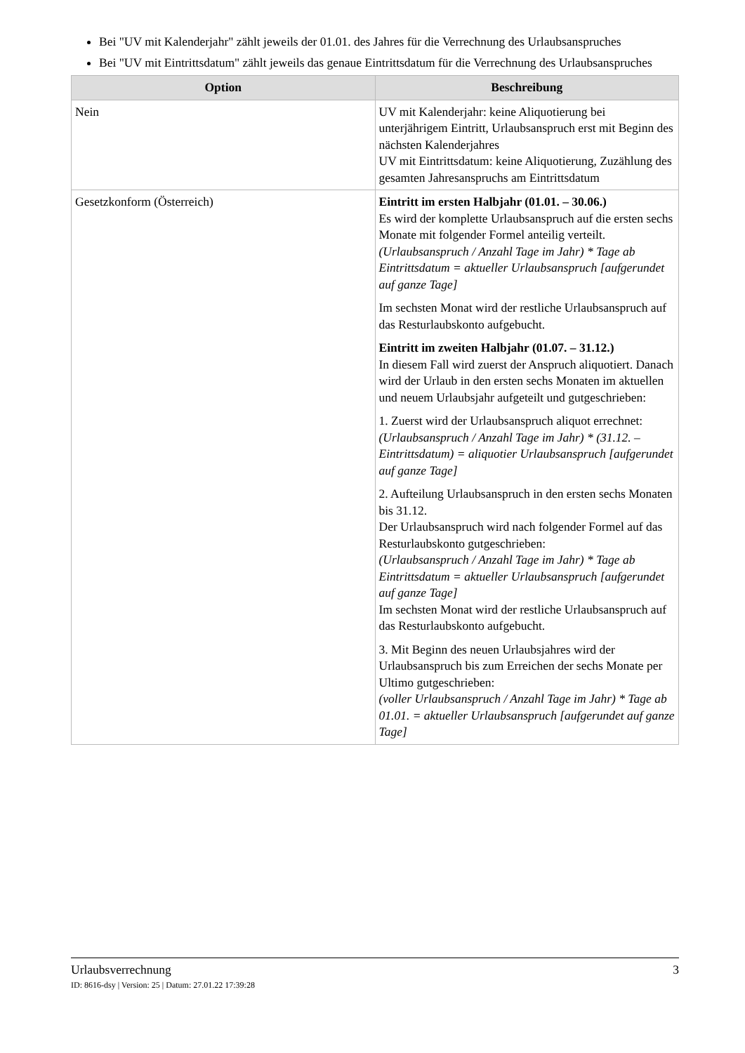Bei "UV mit Kalenderjahr" zählt jeweils der 01.01. des Jahres für die Verrechnung des Urlaubsanspruches
Bei "UV mit Eintrittsdatum" zählt jeweils das genaue Eintrittsdatum für die Verrechnung des Urlaubsanspruches
| Option | Beschreibung |
| --- | --- |
| Nein | UV mit Kalenderjahr: keine Aliquotierung bei unterjährigem Eintritt, Urlaubsanspruch erst mit Beginn des nächsten Kalenderjahres UV mit Eintrittsdatum: keine Aliquotierung, Zuzählung des gesamten Jahresanspruchs am Eintrittsdatum |
| Gesetzkonform (Österreich) | Eintritt im ersten Halbjahr (01.01. – 30.06.) Es wird der komplette Urlaubsanspruch auf die ersten sechs Monate mit folgender Formel anteilig verteilt. (Urlaubsanspruch / Anzahl Tage im Jahr) * Tage ab Eintrittsdatum = aktueller Urlaubsanspruch [aufgerundet auf ganze Tage] Im sechsten Monat wird der restliche Urlaubsanspruch auf das Resturlaubskonto aufgebucht. Eintritt im zweiten Halbjahr (01.07. – 31.12.) In diesem Fall wird zuerst der Anspruch aliquotiert. Danach wird der Urlaub in den ersten sechs Monaten im aktuellen und neuem Urlaubsjahr aufgeteilt und gutgeschrieben: 1. Zuerst wird der Urlaubsanspruch aliquot errechnet: (Urlaubsanspruch / Anzahl Tage im Jahr) * (31.12. – Eintrittsdatum) = aliquotier Urlaubsanspruch [aufgerundet auf ganze Tage] 2. Aufteilung Urlaubsanspruch in den ersten sechs Monaten bis 31.12. Der Urlaubsanspruch wird nach folgender Formel auf das Resturlaubskonto gutgeschrieben: (Urlaubsanspruch / Anzahl Tage im Jahr) * Tage ab Eintrittsdatum = aktueller Urlaubsanspruch [aufgerundet auf ganze Tage] Im sechsten Monat wird der restliche Urlaubsanspruch auf das Resturlaubskonto aufgebucht. 3. Mit Beginn des neuen Urlaubsjahres wird der Urlaubsanspruch bis zum Erreichen der sechs Monate per Ultimo gutgeschrieben: (voller Urlaubsanspruch / Anzahl Tage im Jahr) * Tage ab 01.01. = aktueller Urlaubsanspruch [aufgerundet auf ganze Tage] |
Urlaubsverrechnung 3
ID: 8616-dsy | Version: 25 | Datum: 27.01.22 17:39:28